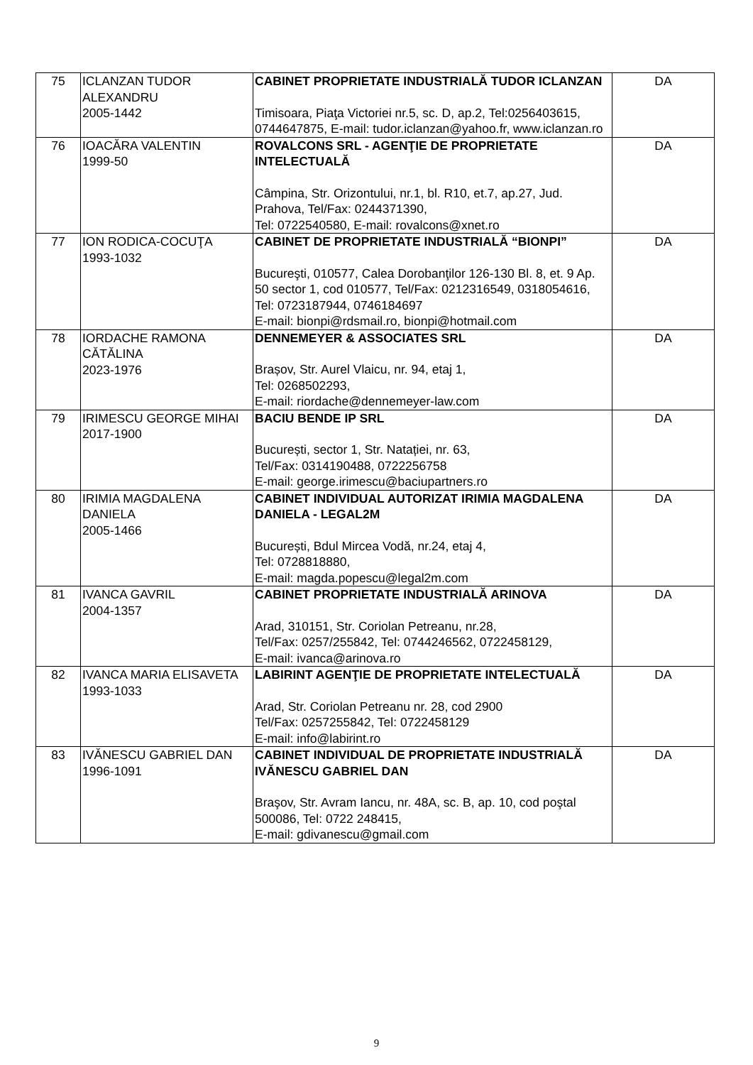| 75 | ICLANZAN TUDOR ALEXANDRU 2005-1442 | CABINET PROPRIETATE INDUSTRIALĂ TUDOR ICLANZAN Timisoara, Piaţa Victoriei nr.5, sc. D, ap.2, Tel:0256403615, 0744647875, E-mail: tudor.iclanzan@yahoo.fr, www.iclanzan.ro | DA |
| 76 | IOACĂRA VALENTIN 1999-50 | ROVALCONS SRL - AGENŢIE DE PROPRIETATE INTELECTUALĂ Câmpina, Str. Orizontului, nr.1, bl. R10, et.7, ap.27, Jud. Prahova, Tel/Fax: 0244371390, Tel: 0722540580, E-mail: rovalcons@xnet.ro | DA |
| 77 | ION RODICA-COCUŢA 1993-1032 | CABINET DE PROPRIETATE INDUSTRIALĂ “BIONPI” Bucureşti, 010577, Calea Dorobanţilor 126-130 Bl. 8, et. 9 Ap. 50 sector 1, cod 010577, Tel/Fax: 0212316549, 0318054616, Tel: 0723187944, 0746184697 E-mail: bionpi@rdsmail.ro, bionpi@hotmail.com | DA |
| 78 | IORDACHE RAMONA CĂTĂLINA 2023-1976 | DENNEMEYER & ASSOCIATES SRL Brașov, Str. Aurel Vlaicu, nr. 94, etaj 1, Tel: 0268502293, E-mail: riordache@dennemeyer-law.com | DA |
| 79 | IRIMESCU GEORGE MIHAI 2017-1900 | BACIU BENDE IP SRL București, sector 1, Str. Natației, nr. 63, Tel/Fax: 0314190488, 0722256758 E-mail: george.irimescu@baciupartners.ro | DA |
| 80 | IRIMIA MAGDALENA DANIELA 2005-1466 | CABINET INDIVIDUAL AUTORIZAT IRIMIA MAGDALENA DANIELA - LEGAL2M București, Bdul Mircea Vodă, nr.24, etaj 4, Tel: 0728818880, E-mail: magda.popescu@legal2m.com | DA |
| 81 | IVANCA GAVRIL 2004-1357 | CABINET PROPRIETATE INDUSTRIALĂ ARINOVA Arad, 310151, Str. Coriolan Petreanu, nr.28, Tel/Fax: 0257/255842, Tel: 0744246562, 0722458129, E-mail: ivanca@arinova.ro | DA |
| 82 | IVANCA MARIA ELISAVETA 1993-1033 | LABIRINT AGENŢIE DE PROPRIETATE INTELECTUALĂ Arad, Str. Coriolan Petreanu nr. 28, cod 2900 Tel/Fax: 0257255842, Tel: 0722458129 E-mail: info@labirint.ro | DA |
| 83 | IVĂNESCU GABRIEL DAN 1996-1091 | CABINET INDIVIDUAL DE PROPRIETATE INDUSTRIALĂ IVĂNESCU GABRIEL DAN Braşov, Str. Avram Iancu, nr. 48A, sc. B, ap. 10, cod poştal 500086, Tel: 0722 248415, E-mail: gdivanescu@gmail.com | DA |
9